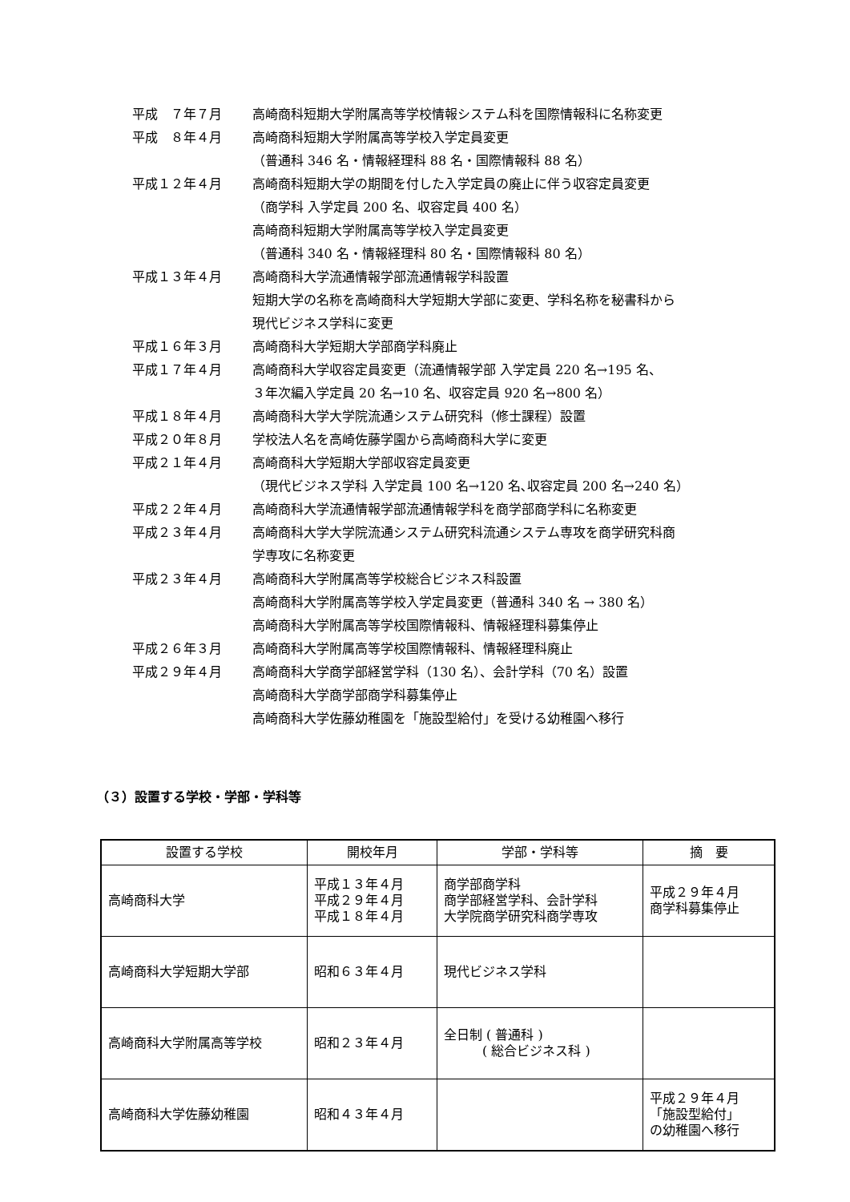平成　７年７月 高崎商科短期大学附属高等学校情報システム科を国際情報科に名称変更
平成　８年４月 高崎商科短期大学附属高等学校入学定員変更
（普通科 346 名・情報経理科 88 名・国際情報科 88 名）
平成１２年４月 高崎商科短期大学の期間を付した入学定員の廃止に伴う収容定員変更
（商学科 入学定員 200 名、収容定員 400 名）
高崎商科短期大学附属高等学校入学定員変更
（普通科 340 名・情報経理科 80 名・国際情報科 80 名）
平成１３年４月 高崎商科大学流通情報学部流通情報学科設置
短期大学の名称を高崎商科大学短期大学部に変更、学科名称を秘書科から
現代ビジネス学科に変更
平成１６年３月 高崎商科大学短期大学部商学科廃止
平成１７年４月 高崎商科大学収容定員変更（流通情報学部 入学定員 220 名→195 名、
３年次編入学定員 20 名→10 名、収容定員 920 名→800 名）
平成１８年４月 高崎商科大学大学院流通システム研究科（修士課程）設置
平成２０年８月 学校法人名を高崎佐藤学園から高崎商科大学に変更
平成２１年４月 高崎商科大学短期大学部収容定員変更
（現代ビジネス学科 入学定員 100 名→120 名､収容定員 200 名→240 名）
平成２２年４月 高崎商科大学流通情報学部流通情報学科を商学部商学科に名称変更
平成２３年４月 高崎商科大学大学院流通システム研究科流通システム専攻を商学研究科商
学専攻に名称変更
平成２３年４月 高崎商科大学附属高等学校総合ビジネス科設置
高崎商科大学附属高等学校入学定員変更（普通科 340 名 → 380 名）
高崎商科大学附属高等学校国際情報科、情報経理科募集停止
平成２６年３月 高崎商科大学附属高等学校国際情報科、情報経理科廃止
平成２９年４月 高崎商科大学商学部経営学科（130 名）、会計学科（70 名）設置
高崎商科大学商学部商学科募集停止
高崎商科大学佐藤幼稚園を「施設型給付」を受ける幼稚園へ移行
（３）設置する学校・学部・学科等
| 設置する学校 | 開校年月 | 学部・学科等 | 摘 要 |
| --- | --- | --- | --- |
| 高崎商科大学 | 平成１３年４月 平成２９年４月 平成１８年４月 | 商学部商学科 商学部経営学科、会計学科 大学院商学研究科商学専攻 | 平成２９年４月 商学科募集停止 |
| 高崎商科大学短期大学部 | 昭和６３年４月 | 現代ビジネス学科 | |
| 高崎商科大学附属高等学校 | 昭和２３年４月 | 全日制 ( 普通科 ) ( 総合ビジネス科 ) | |
| 高崎商科大学佐藤幼稚園 | 昭和４３年４月 | | 平成２９年４月 「施設型給付」 の幼稚園へ移行 |